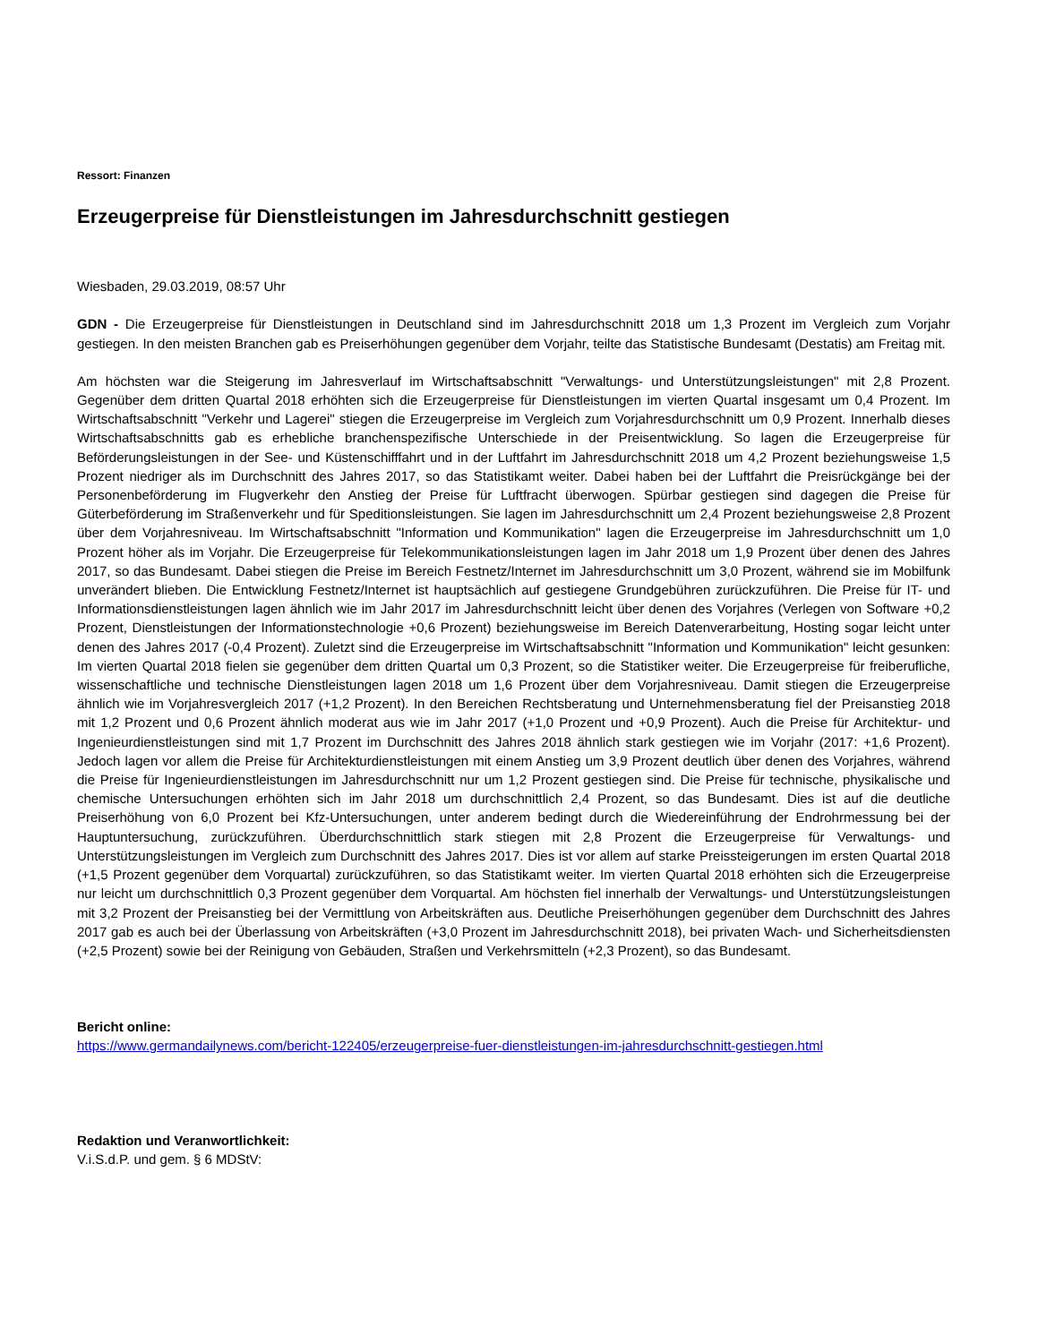Ressort: Finanzen
Erzeugerpreise für Dienstleistungen im Jahresdurchschnitt gestiegen
Wiesbaden, 29.03.2019, 08:57 Uhr
GDN - Die Erzeugerpreise für Dienstleistungen in Deutschland sind im Jahresdurchschnitt 2018 um 1,3 Prozent im Vergleich zum Vorjahr gestiegen. In den meisten Branchen gab es Preiserhöhungen gegenüber dem Vorjahr, teilte das Statistische Bundesamt (Destatis) am Freitag mit.
Am höchsten war die Steigerung im Jahresverlauf im Wirtschaftsabschnitt "Verwaltungs- und Unterstützungsleistungen" mit 2,8 Prozent. Gegenüber dem dritten Quartal 2018 erhöhten sich die Erzeugerpreise für Dienstleistungen im vierten Quartal insgesamt um 0,4 Prozent. Im Wirtschaftsabschnitt "Verkehr und Lagerei" stiegen die Erzeugerpreise im Vergleich zum Vorjahresdurchschnitt um 0,9 Prozent. Innerhalb dieses Wirtschaftsabschnitts gab es erhebliche branchenspezifische Unterschiede in der Preisentwicklung. So lagen die Erzeugerpreise für Beförderungsleistungen in der See- und Küstenschifffahrt und in der Luftfahrt im Jahresdurchschnitt 2018 um 4,2 Prozent beziehungsweise 1,5 Prozent niedriger als im Durchschnitt des Jahres 2017, so das Statistikamt weiter. Dabei haben bei der Luftfahrt die Preisrückgänge bei der Personenbeförderung im Flugverkehr den Anstieg der Preise für Luftfracht überwogen. Spürbar gestiegen sind dagegen die Preise für Güterbeförderung im Straßenverkehr und für Speditionsleistungen. Sie lagen im Jahresdurchschnitt um 2,4 Prozent beziehungsweise 2,8 Prozent über dem Vorjahresniveau. Im Wirtschaftsabschnitt "Information und Kommunikation" lagen die Erzeugerpreise im Jahresdurchschnitt um 1,0 Prozent höher als im Vorjahr. Die Erzeugerpreise für Telekommunikationsleistungen lagen im Jahr 2018 um 1,9 Prozent über denen des Jahres 2017, so das Bundesamt. Dabei stiegen die Preise im Bereich Festnetz/Internet im Jahresdurchschnitt um 3,0 Prozent, während sie im Mobilfunk unverändert blieben. Die Entwicklung Festnetz/Internet ist hauptsächlich auf gestiegene Grundgebühren zurückzuführen. Die Preise für IT- und Informationsdienstleistungen lagen ähnlich wie im Jahr 2017 im Jahresdurchschnitt leicht über denen des Vorjahres (Verlegen von Software +0,2 Prozent, Dienstleistungen der Informationstechnologie +0,6 Prozent) beziehungsweise im Bereich Datenverarbeitung, Hosting sogar leicht unter denen des Jahres 2017 (-0,4 Prozent). Zuletzt sind die Erzeugerpreise im Wirtschaftsabschnitt "Information und Kommunikation" leicht gesunken: Im vierten Quartal 2018 fielen sie gegenüber dem dritten Quartal um 0,3 Prozent, so die Statistiker weiter. Die Erzeugerpreise für freiberufliche, wissenschaftliche und technische Dienstleistungen lagen 2018 um 1,6 Prozent über dem Vorjahresniveau. Damit stiegen die Erzeugerpreise ähnlich wie im Vorjahresvergleich 2017 (+1,2 Prozent). In den Bereichen Rechtsberatung und Unternehmensberatung fiel der Preisanstieg 2018 mit 1,2 Prozent und 0,6 Prozent ähnlich moderat aus wie im Jahr 2017 (+1,0 Prozent und +0,9 Prozent). Auch die Preise für Architektur- und Ingenieurdienstleistungen sind mit 1,7 Prozent im Durchschnitt des Jahres 2018 ähnlich stark gestiegen wie im Vorjahr (2017: +1,6 Prozent). Jedoch lagen vor allem die Preise für Architekturdienstleistungen mit einem Anstieg um 3,9 Prozent deutlich über denen des Vorjahres, während die Preise für Ingenieurdienstleistungen im Jahresdurchschnitt nur um 1,2 Prozent gestiegen sind. Die Preise für technische, physikalische und chemische Untersuchungen erhöhten sich im Jahr 2018 um durchschnittlich 2,4 Prozent, so das Bundesamt. Dies ist auf die deutliche Preiserhöhung von 6,0 Prozent bei Kfz-Untersuchungen, unter anderem bedingt durch die Wiedereinführung der Endrohrmessung bei der Hauptuntersuchung, zurückzuführen. Überdurchschnittlich stark stiegen mit 2,8 Prozent die Erzeugerpreise für Verwaltungs- und Unterstützungsleistungen im Vergleich zum Durchschnitt des Jahres 2017. Dies ist vor allem auf starke Preissteigerungen im ersten Quartal 2018 (+1,5 Prozent gegenüber dem Vorquartal) zurückzuführen, so das Statistikamt weiter. Im vierten Quartal 2018 erhöhten sich die Erzeugerpreise nur leicht um durchschnittlich 0,3 Prozent gegenüber dem Vorquartal. Am höchsten fiel innerhalb der Verwaltungs- und Unterstützungsleistungen mit 3,2 Prozent der Preisanstieg bei der Vermittlung von Arbeitskräften aus. Deutliche Preiserhöhungen gegenüber dem Durchschnitt des Jahres 2017 gab es auch bei der Überlassung von Arbeitskräften (+3,0 Prozent im Jahresdurchschnitt 2018), bei privaten Wach- und Sicherheitsdiensten (+2,5 Prozent) sowie bei der Reinigung von Gebäuden, Straßen und Verkehrsmitteln (+2,3 Prozent), so das Bundesamt.
Bericht online:
https://www.germandailynews.com/bericht-122405/erzeugerpreise-fuer-dienstleistungen-im-jahresdurchschnitt-gestiegen.html
Redaktion und Veranwortlichkeit:
V.i.S.d.P. und gem. § 6 MDStV: